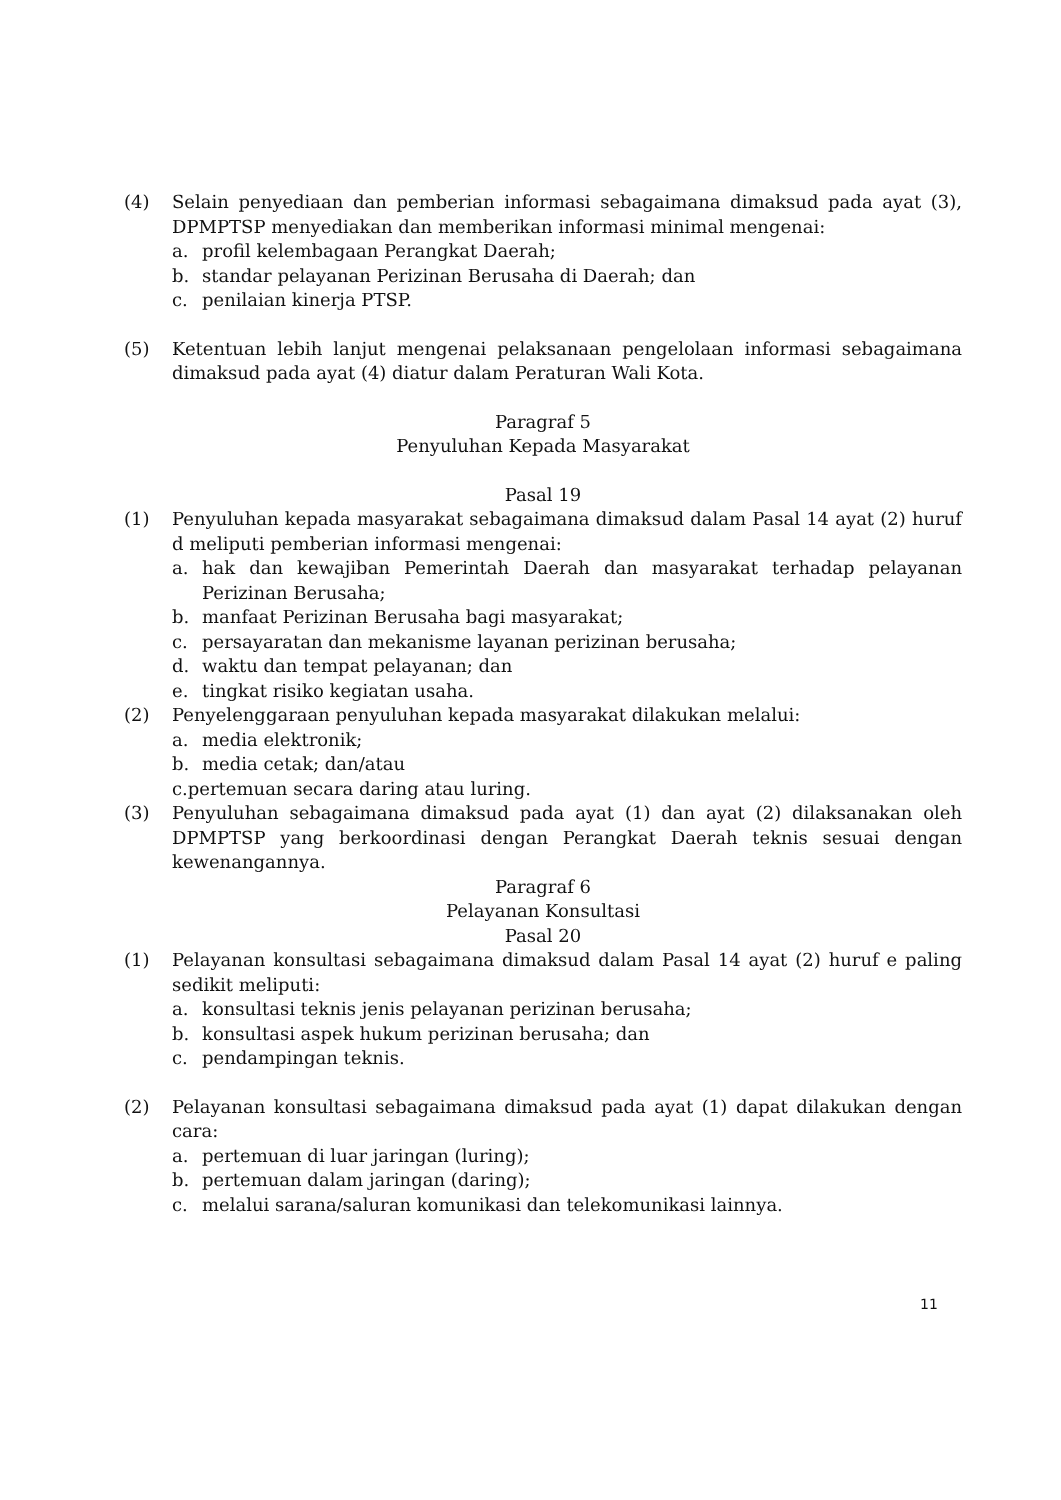(4) Selain penyediaan dan pemberian informasi sebagaimana dimaksud pada ayat (3), DPMPTSP menyediakan dan memberikan informasi minimal mengenai:
a. profil kelembagaan Perangkat Daerah;
b. standar pelayanan Perizinan Berusaha di Daerah; dan
c. penilaian kinerja PTSP.
(5) Ketentuan lebih lanjut mengenai pelaksanaan pengelolaan informasi sebagaimana dimaksud pada ayat (4) diatur dalam Peraturan Wali Kota.
Paragraf 5
Penyuluhan Kepada Masyarakat
Pasal 19
(1) Penyuluhan kepada masyarakat sebagaimana dimaksud dalam Pasal 14 ayat (2) huruf d meliputi pemberian informasi mengenai:
a. hak dan kewajiban Pemerintah Daerah dan masyarakat terhadap pelayanan Perizinan Berusaha;
b. manfaat Perizinan Berusaha bagi masyarakat;
c. persayaratan dan mekanisme layanan perizinan berusaha;
d. waktu dan tempat pelayanan; dan
e. tingkat risiko kegiatan usaha.
(2) Penyelenggaraan penyuluhan kepada masyarakat dilakukan melalui:
a. media elektronik;
b. media cetak; dan/atau
c.pertemuan secara daring atau luring.
(3) Penyuluhan sebagaimana dimaksud pada ayat (1) dan ayat (2) dilaksanakan oleh DPMPTSP yang berkoordinasi dengan Perangkat Daerah teknis sesuai dengan kewenangannya.
Paragraf 6
Pelayanan Konsultasi
Pasal 20
(1) Pelayanan konsultasi sebagaimana dimaksud dalam Pasal 14 ayat (2) huruf e paling sedikit meliputi:
a. konsultasi teknis jenis pelayanan perizinan berusaha;
b. konsultasi aspek hukum perizinan berusaha; dan
c. pendampingan teknis.
(2) Pelayanan konsultasi sebagaimana dimaksud pada ayat (1) dapat dilakukan dengan cara:
a. pertemuan di luar jaringan (luring);
b. pertemuan dalam jaringan (daring);
c. melalui sarana/saluran komunikasi dan telekomunikasi lainnya.
11